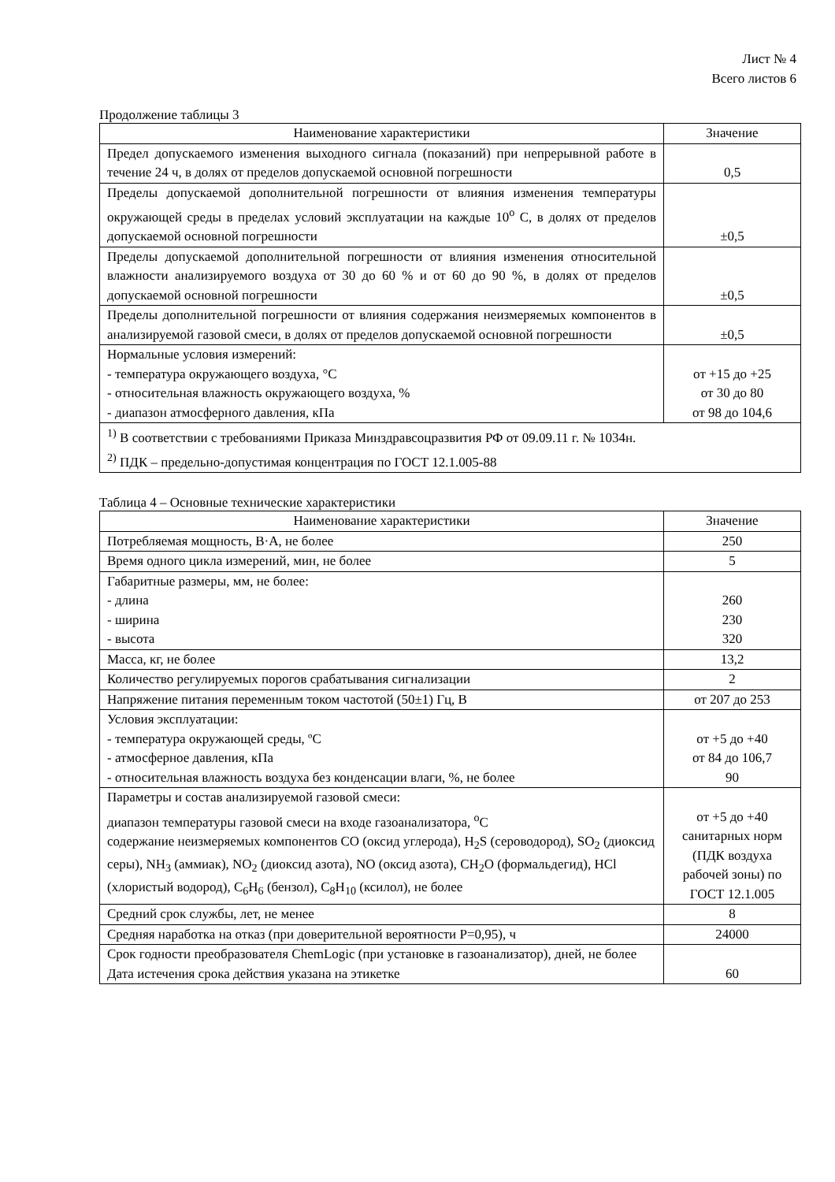Лист № 4
Всего листов 6
Продолжение таблицы 3
| Наименование характеристики | Значение |
| --- | --- |
| Предел допускаемого изменения выходного сигнала (показаний) при непрерывной работе в течение 24 ч, в долях от пределов допускаемой основной погрешности | 0,5 |
| Пределы допускаемой дополнительной погрешности от влияния изменения температуры окружающей среды в пределах условий эксплуатации на каждые 10<sup>o</sup> С, в долях от пределов допускаемой основной погрешности | ±0,5 |
| Пределы допускаемой дополнительной погрешности от влияния изменения относительной влажности анализируемого воздуха от 30 до 60 % и от 60 до 90 %, в долях от пределов допускаемой основной погрешности | ±0,5 |
| Пределы дополнительной погрешности от влияния содержания неизмеряемых компонентов в анализируемой газовой смеси, в долях от пределов допускаемой основной погрешности | ±0,5 |
| Нормальные условия измерений: - температура окружающего воздуха, °С - относительная влажность окружающего воздуха, % - диапазон атмосферного давления, кПа | от +15 до +25 от 30 до 80 от 98 до 104,6 |
| <sup>1)</sup> В соответствии с требованиями Приказа Минздравсоцразвития РФ от 09.09.11 г. № 1034н. <sup>2)</sup> ПДК – предельно-допустимая концентрация по ГОСТ 12.1.005-88 | |
Таблица 4 – Основные технические характеристики
| Наименование характеристики | Значение |
| --- | --- |
| Потребляемая мощность, В·А, не более | 250 |
| Время одного цикла измерений, мин, не более | 5 |
| Габаритные размеры, мм, не более: - длина - ширина - высота | 260 230 320 |
| Масса, кг, не более | 13,2 |
| Количество регулируемых порогов срабатывания сигнализации | 2 |
| Напряжение питания переменным током частотой (50±1) Гц, В | от 207 до 253 |
| Условия эксплуатации: - температура окружающей среды, ºС - атмосферное давления, кПа - относительная влажность воздуха без конденсации влаги, %, не более | от +5 до +40 от 84 до 106,7 90 |
| Параметры и состав анализируемой газовой смеси: диапазон температуры газовой смеси на входе газоанализатора, <sup>o</sup>С содержание неизмеряемых компонентов СО (оксид углерода), H<sub>2</sub>S (сероводород), SO<sub>2</sub> (диоксид серы), NH<sub>3</sub> (аммиак), NO<sub>2</sub> (диоксид азота), NO (оксид азота), CH<sub>2</sub>O (формальдегид), HCl (хлористый водород), C<sub>6</sub>H<sub>6</sub> (бензол), C<sub>8</sub>H<sub>10</sub> (ксилол), не более | от +5 до +40 санитарных норм (ПДК воздуха рабочей зоны) по ГОСТ 12.1.005 |
| Средний срок службы, лет, не менее | 8 |
| Средняя наработка на отказ (при доверительной вероятности Р=0,95), ч | 24000 |
| Срок годности преобразователя ChemLogic (при установке в газоанализатор), дней, не более Дата истечения срока действия указана на этикетке | 60 |